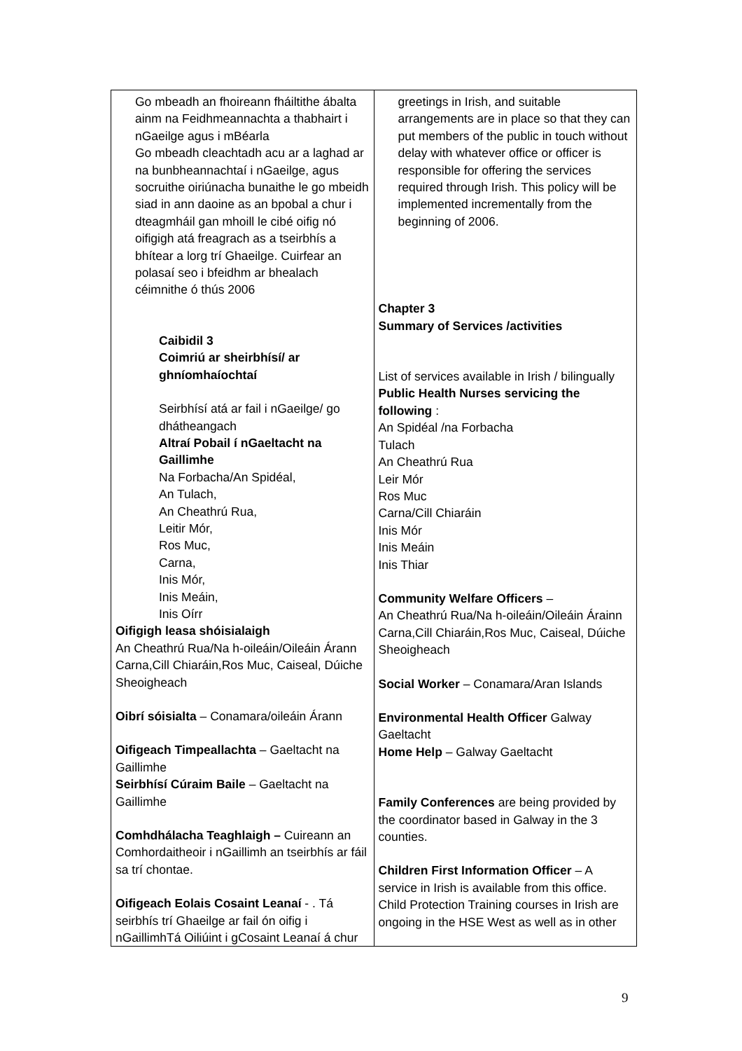| Go mbeadh an fhoireann fháiltithe ábalta ainm na Feidhmeannachta a thabhairt i nGaeilge agus i mBéarla Go mbeadh cleachtadh acu ar a laghad ar na bunbheannachtaí i nGaeilge, agus socruithe oiriúnacha bunaithe le go mbeidh siad in ann daoine as an bpobal a chur i dteagmháil gan mhoill le cibé oifig nó oifigigh atá freagrach as a tseirbhís a bhítear a lorg trí Ghaeilge. Cuirfear an polasaí seo i bfeidhm ar bhealach céimnithe ó thús 2006 Caibidil 3 Coimriú ar sheirbhísí/ ar ghníomhaíochtaí Seirbhísí atá ar fail i nGaeilge/ go dhátheangach Altraí Pobail í nGaeltacht na Gaillimhe Na Forbacha/An Spidéal, An Tulach, An Cheathrú Rua, Leitir Mór, Ros Muc, Carna, Inis Mór, Inis Meáin, Inis Oírr Oifigigh leasa shóisialaigh An Cheathrú Rua/Na h-oileáin/Oileáin Árann Carna,Cill Chiaráin,Ros Muc, Caiseal, Dúiche Sheoigheach Oibrí sóisialta – Conamara/oileáin Árann Oifigeach Timpeallachta – Gaeltacht na Gaillimhe Seirbhísí Cúraim Baile – Gaeltacht na Gaillimhe Comhdhálacha Teaghlaigh – Cuireann an Comhordaitheoir i nGaillimh an tseirbhís ar fáil sa trí chontae. Oifigeach Eolais Cosaint Leanaí - . Tá seirbhís trí Ghaeilge ar fail ón oifig i nGaillimhTá Oiliúint i gCosaint Leanaí á chur | greetings in Irish, and suitable arrangements are in place so that they can put members of the public in touch without delay with whatever office or officer is responsible for offering the services required through Irish. This policy will be implemented incrementally from the beginning of 2006. Chapter 3 Summary of Services /activities List of services available in Irish / bilingually Public Health Nurses servicing the following : An Spidéal /na Forbacha Tulach An Cheathrú Rua Leir Mór Ros Muc Carna/Cill Chiaráin Inis Mór Inis Meáin Inis Thiar Community Welfare Officers – An Cheathrú Rua/Na h-oileáin/Oileáin Árainn Carna,Cill Chiaráin,Ros Muc, Caiseal, Dúiche Sheoigheach Social Worker – Conamara/Aran Islands Environmental Health Officer Galway Gaeltacht Home Help – Galway Gaeltacht Family Conferences are being provided by the coordinator based in Galway in the 3 counties. Children First Information Officer – A service in Irish is available from this office. Child Protection Training courses in Irish are ongoing in the HSE West as well as in other |
9